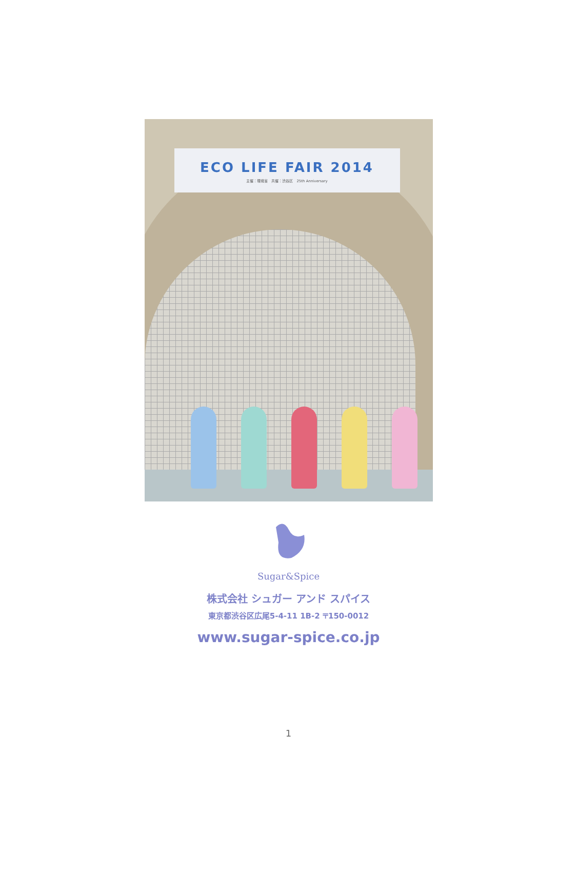ECO LIFE FAIR 2014
主催：環境省　共催：渋谷区　25th Anniversary
Sugar&Spice
株式会社 シュガー アンド スパイス
東京都渋谷区広尾5-4-11 1B-2 〒150-0012
www.sugar-spice.co.jp
1